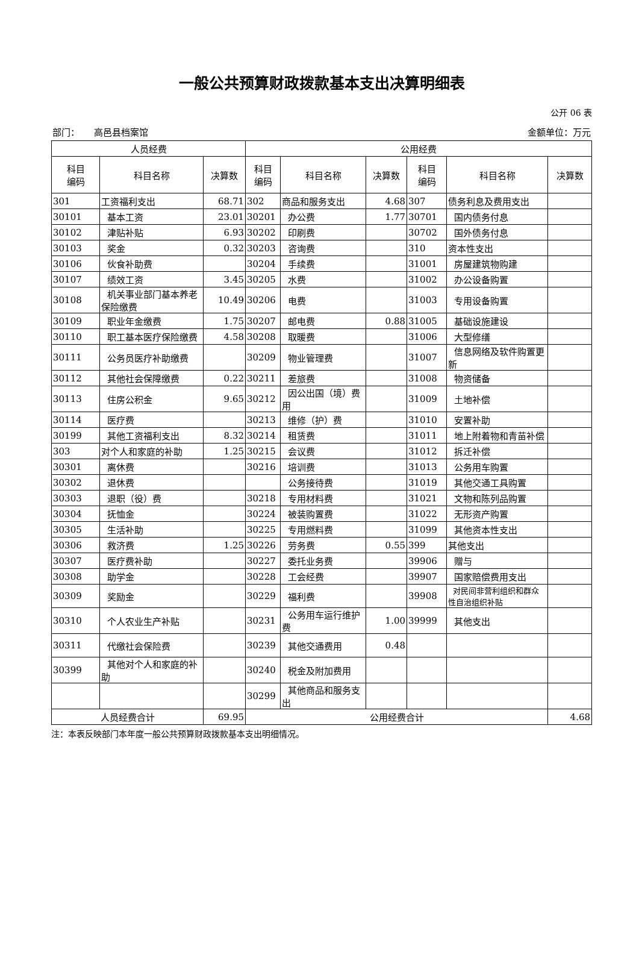一般公共预算财政拨款基本支出决算明细表
公开 06 表
部门： 高邑县档案馆 金额单位：万元
| 人员经费 | | | 公用经费 | | | | | |
| --- | --- | --- | --- | --- | --- | --- | --- | --- |
| 科目 编码 | 科目名称 | 决算数 | 科目 编码 | 科目名称 | 决算数 | 科目 编码 | 科目名称 | 决算数 |
| 301 | 工资福利支出 | 68.71 | 302 | 商品和服务支出 | 4.68 | 307 | 债务利息及费用支出 | |
| 30101 | 基本工资 | 23.01 | 30201 | 办公费 | 1.77 | 30701 | 国内债务付息 | |
| 30102 | 津贴补贴 | 6.93 | 30202 | 印刷费 | | 30702 | 国外债务付息 | |
| 30103 | 奖金 | 0.32 | 30203 | 咨询费 | | 310 | 资本性支出 | |
| 30106 | 伙食补助费 | | 30204 | 手续费 | | 31001 | 房屋建筑物购建 | |
| 30107 | 绩效工资 | 3.45 | 30205 | 水费 | | 31002 | 办公设备购置 | |
| 30108 | 机关事业部门基本养老保险缴费 | 10.49 | 30206 | 电费 | | 31003 | 专用设备购置 | |
| 30109 | 职业年金缴费 | 1.75 | 30207 | 邮电费 | 0.88 | 31005 | 基础设施建设 | |
| 30110 | 职工基本医疗保险缴费 | 4.58 | 30208 | 取暖费 | | 31006 | 大型修缮 | |
| 30111 | 公务员医疗补助缴费 | | 30209 | 物业管理费 | | 31007 | 信息网络及软件购置更新 | |
| 30112 | 其他社会保障缴费 | 0.22 | 30211 | 差旅费 | | 31008 | 物资储备 | |
| 30113 | 住房公积金 | 9.65 | 30212 | 因公出国（境）费用 | | 31009 | 土地补偿 | |
| 30114 | 医疗费 | | 30213 | 维修（护）费 | | 31010 | 安置补助 | |
| 30199 | 其他工资福利支出 | 8.32 | 30214 | 租赁费 | | 31011 | 地上附着物和青苗补偿 | |
| 303 | 对个人和家庭的补助 | 1.25 | 30215 | 会议费 | | 31012 | 拆迁补偿 | |
| 30301 | 离休费 | | 30216 | 培训费 | | 31013 | 公务用车购置 | |
| 30302 | 退休费 | | | 公务接待费 | | 31019 | 其他交通工具购置 | |
| 30303 | 退职（役）费 | | 30218 | 专用材料费 | | 31021 | 文物和陈列品购置 | |
| 30304 | 抚恤金 | | 30224 | 被装购置费 | | 31022 | 无形资产购置 | |
| 30305 | 生活补助 | | 30225 | 专用燃料费 | | 31099 | 其他资本性支出 | |
| 30306 | 救济费 | 1.25 | 30226 | 劳务费 | 0.55 | 399 | 其他支出 | |
| 30307 | 医疗费补助 | | 30227 | 委托业务费 | | 39906 | 赠与 | |
| 30308 | 助学金 | | 30228 | 工会经费 | | 39907 | 国家赔偿费用支出 | |
| 30309 | 奖励金 | | 30229 | 福利费 | | 39908 | 对民间非营利组织和群众性自治组织补贴 | |
| 30310 | 个人农业生产补贴 | | 30231 | 公务用车运行维护费 | 1.00 | 39999 | 其他支出 | |
| 30311 | 代缴社会保险费 | | 30239 | 其他交通费用 | 0.48 | | | |
| 30399 | 其他对个人和家庭的补助 | | 30240 | 税金及附加费用 | | | | |
| | | | 30299 | 其他商品和服务支出 | | | | |
| 人员经费合计 | | 69.95 | 公用经费合计 | | | | | 4.68 |
注：本表反映部门本年度一般公共预算财政拨款基本支出明细情况。